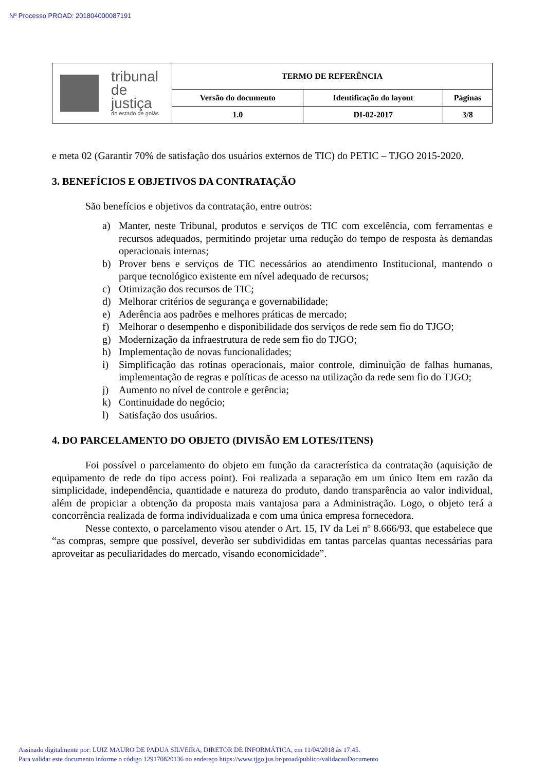Nº Processo PROAD: 201804000087191
| tribunal de justiça do estado de goiás | TERMO DE REFERÊNCIA | | |
| | Versão do documento | Identificação do layout | Páginas |
| | 1.0 | DI-02-2017 | 3/8 |
e meta 02 (Garantir 70% de satisfação dos usuários externos de TIC) do PETIC – TJGO 2015-2020.
3. BENEFÍCIOS E OBJETIVOS DA CONTRATAÇÃO
São benefícios e objetivos da contratação, entre outros:
a) Manter, neste Tribunal, produtos e serviços de TIC com excelência, com ferramentas e recursos adequados, permitindo projetar uma redução do tempo de resposta às demandas operacionais internas;
b) Prover bens e serviços de TIC necessários ao atendimento Institucional, mantendo o parque tecnológico existente em nível adequado de recursos;
c) Otimização dos recursos de TIC;
d) Melhorar critérios de segurança e governabilidade;
e) Aderência aos padrões e melhores práticas de mercado;
f) Melhorar o desempenho e disponibilidade dos serviços de rede sem fio do TJGO;
g) Modernização da infraestrutura de rede sem fio do TJGO;
h) Implementação de novas funcionalidades;
i) Simplificação das rotinas operacionais, maior controle, diminuição de falhas humanas, implementação de regras e políticas de acesso na utilização da rede sem fio do TJGO;
j) Aumento no nível de controle e gerência;
k) Continuidade do negócio;
l) Satisfação dos usuários.
4. DO PARCELAMENTO DO OBJETO (DIVISÃO EM LOTES/ITENS)
Foi possível o parcelamento do objeto em função da característica da contratação (aquisição de equipamento de rede do tipo access point). Foi realizada a separação em um único Item em razão da simplicidade, independência, quantidade e natureza do produto, dando transparência ao valor individual, além de propiciar a obtenção da proposta mais vantajosa para a Administração. Logo, o objeto terá a concorrência realizada de forma individualizada e com uma única empresa fornecedora.
Nesse contexto, o parcelamento visou atender o Art. 15, IV da Lei nº 8.666/93, que estabelece que “as compras, sempre que possível, deverão ser subdivididas em tantas parcelas quantas necessárias para aproveitar as peculiaridades do mercado, visando economicidade”.
Assinado digitalmente por: LUIZ MAURO DE PADUA SILVEIRA, DIRETOR DE INFORMÁTICA, em 11/04/2018 às 17:45.
Para validar este documento informe o código 129170820136 no endereço https://www.tjgo.jus.br/proad/publico/validacaoDocumento